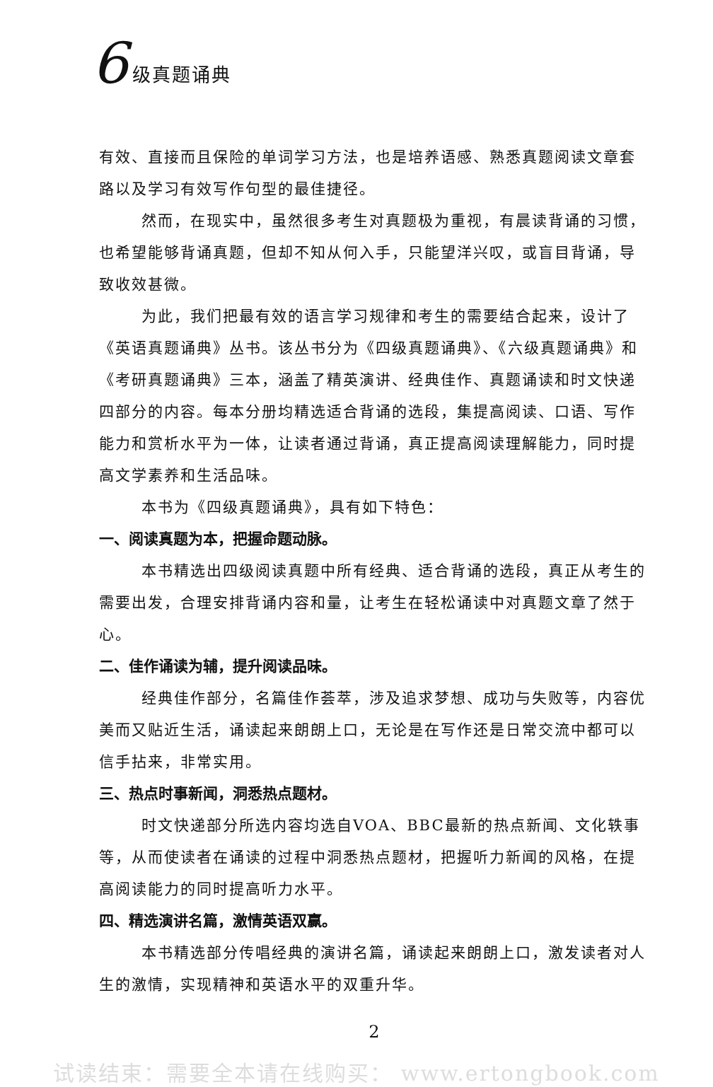6 级真题诵典
有效、直接而且保险的单词学习方法，也是培养语感、熟悉真题阅读文章套路以及学习有效写作句型的最佳捷径。
然而，在现实中，虽然很多考生对真题极为重视，有晨读背诵的习惯，也希望能够背诵真题，但却不知从何入手，只能望洋兴叹，或盲目背诵，导致收效甚微。
为此，我们把最有效的语言学习规律和考生的需要结合起来，设计了《英语真题诵典》丛书。该丛书分为《四级真题诵典》、《六级真题诵典》和《考研真题诵典》三本，涵盖了精英演讲、经典佳作、真题诵读和时文快递四部分的内容。每本分册均精选适合背诵的选段，集提高阅读、口语、写作能力和赏析水平为一体，让读者通过背诵，真正提高阅读理解能力，同时提高文学素养和生活品味。
本书为《四级真题诵典》，具有如下特色：
一、阅读真题为本，把握命题动脉。
本书精选出四级阅读真题中所有经典、适合背诵的选段，真正从考生的需要出发，合理安排背诵内容和量，让考生在轻松诵读中对真题文章了然于心。
二、佳作诵读为辅，提升阅读品味。
经典佳作部分，名篇佳作荟萃，涉及追求梦想、成功与失败等，内容优美而又贴近生活，诵读起来朗朗上口，无论是在写作还是日常交流中都可以信手拈来，非常实用。
三、热点时事新闻，洞悉热点题材。
时文快递部分所选内容均选自VOA、BBC最新的热点新闻、文化轶事等，从而使读者在诵读的过程中洞悉热点题材，把握听力新闻的风格，在提高阅读能力的同时提高听力水平。
四、精选演讲名篇，激情英语双赢。
本书精选部分传唱经典的演讲名篇，诵读起来朗朗上口，激发读者对人生的激情，实现精神和英语水平的双重升华。
2
试读结束：需要全本请在线购买： www.ertongbook.com